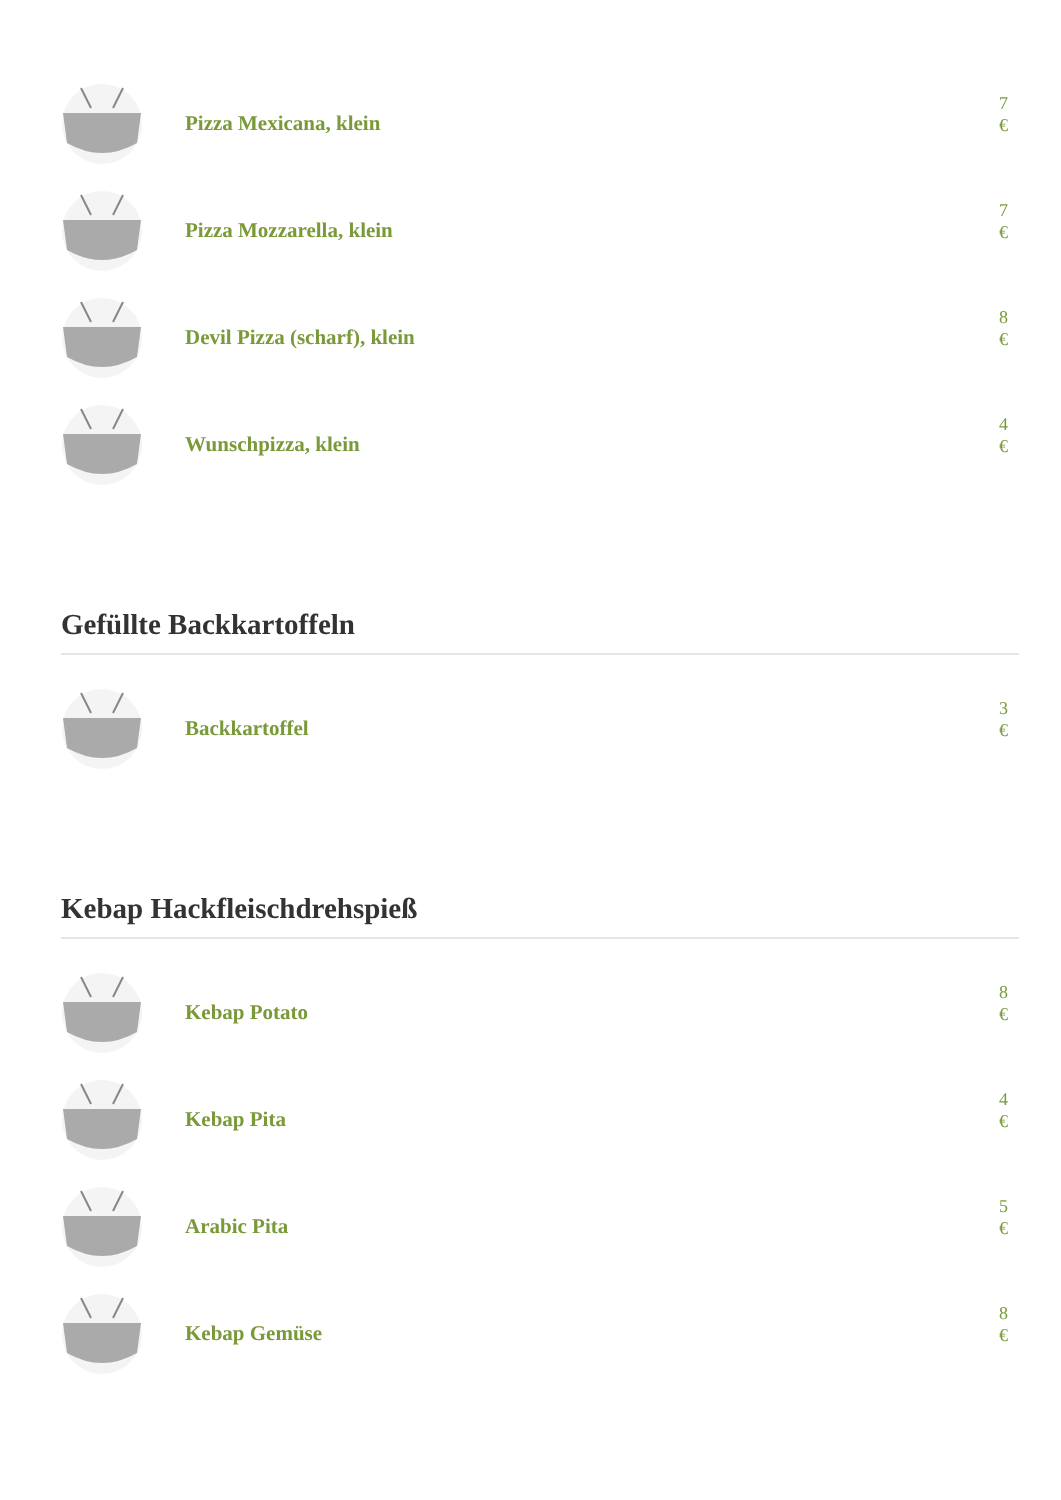Pizza Mexicana, klein
7 €
Pizza Mozzarella, klein
7 €
Devil Pizza (scharf), klein
8 €
Wunschpizza, klein
4 €
Gefüllte Backkartoffeln
Backkartoffel
3 €
Kebap Hackfleischdrehspieß
Kebap Potato
8 €
Kebap Pita
4 €
Arabic Pita
5 €
Kebap Gemüse
8 €